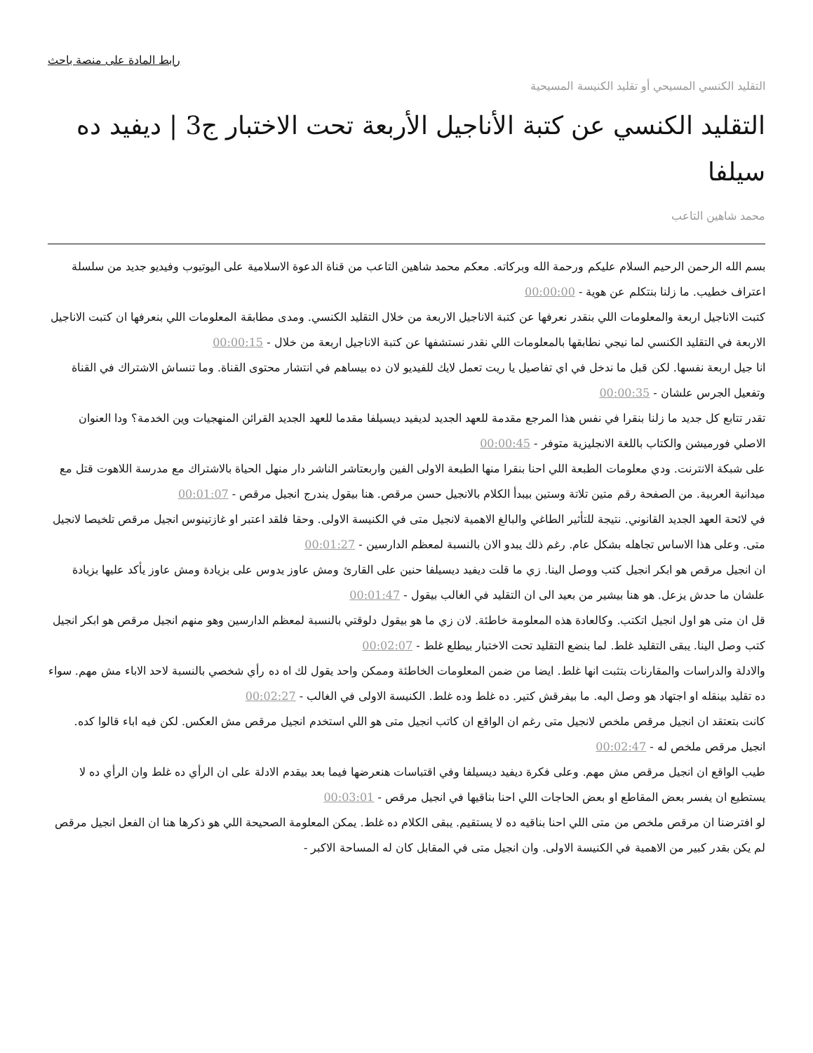رابط المادة على منصة باحث
التقليد الكنسي المسيحي أو تقليد الكنيسة المسيحية
التقليد الكنسي عن كتبة الأناجيل الأربعة تحت الاختبار ج3 | ديفيد ده سيلفا
محمد شاهين التاعب
بسم الله الرحمن الرحيم السلام عليكم ورحمة الله وبركاته. معكم محمد شاهين التاعب من قناة الدعوة الاسلامية على اليوتيوب وفيديو جديد من سلسلة اعتراف خطيب. ما زلنا بنتكلم عن هوية - 00:00:00
كتبت الاناجيل اربعة والمعلومات اللي بنقدر نعرفها عن كتبة الاناجيل الاربعة من خلال التقليد الكنسي. ومدى مطابقة المعلومات اللي بنعرفها ان كتبت الاناجيل الاربعة في التقليد الكنسي لما نيجي نطابقها بالمعلومات اللي نقدر نستشفها عن كتبة الاناجيل اربعة من خلال - 00:00:15
انا جيل اربعة نفسها. لكن قبل ما ندخل في اي تفاصيل يا ريت تعمل لايك للفيديو لان ده بيساهم في انتشار محتوى القناة. وما تنساش الاشتراك في القناة وتفعيل الجرس علشان - 00:00:35
تقدر تتابع كل جديد ما زلنا بنقرا في نفس هذا المرجع مقدمة للعهد الجديد لديفيد ديسيلفا مقدما للعهد الجديد القرائن المنهجيات وين الخدمة؟ ودا العنوان الاصلي فورميشن والكتاب باللغة الانجليزية متوفر - 00:00:45
على شبكة الانترنت. ودي معلومات الطبعة اللي احنا بنقرا منها الطبعة الاولى الفين واربعتاشر الناشر دار منهل الحياة بالاشتراك مع مدرسة اللاهوت قتل مع ميدانية العربية. من الصفحة رقم متين تلاتة وستين بيبدأ الكلام بالانجيل حسن مرقص. هنا بيقول يندرج انجيل مرقص - 00:01:07
في لائحة العهد الجديد القانوني. نتيجة للتأثير الطاغي والبالغ الاهمية لانجيل متى في الكنيسة الاولى. وحقا فلقد اعتبر او غازتينوس انجيل مرقص تلخيصا لانجيل متى. وعلى هذا الاساس تجاهله بشكل عام. رغم ذلك يبدو الان بالنسبة لمعظم الدارسين - 00:01:27
ان انجيل مرقص هو ابكر انجيل كتب ووصل الينا. زي ما قلت ديفيد ديسيلفا حنين على القارئ ومش عاوز يدوس على بزيادة ومش عاوز يأكد عليها بزيادة علشان ما حدش يزعل. هو هنا بيشير من بعيد الى ان التقليد في الغالب بيقول - 00:01:47
قل ان متى هو اول انجيل اتكتب. وكالعادة هذه المعلومة خاطئة. لان زي ما هو بيقول دلوقتي بالنسبة لمعظم الدارسين وهو منهم انجيل مرقص هو ابكر انجيل كتب وصل الينا. يبقى التقليد غلط. لما بنضع التقليد تحت الاختبار بيطلع غلط - 00:02:07
والادلة والدراسات والمقارنات بتثبت انها غلط. ايضا من ضمن المعلومات الخاطئة وممكن واحد يقول لك اه ده رأي شخصي بالنسبة لاحد الاباء مش مهم. سواء ده تقليد بينقله او اجتهاد هو وصل اليه. ما بيفرقش كتير. ده غلط وده غلط. الكنيسة الاولى في الغالب - 00:02:27
كانت بتعتقد ان انجيل مرقص ملخص لانجيل متى رغم ان الواقع ان كاتب انجيل متى هو اللي استخدم انجيل مرقص مش العكس. لكن فيه اباء قالوا كده. انجيل مرقص ملخص له - 00:02:47
طيب الواقع ان انجيل مرقص مش مهم. وعلى فكرة ديفيد ديسيلفا وفي اقتباسات هنعرضها فيما بعد بيقدم الادلة على ان الرأي ده غلط وان الرأي ده لا يستطيع ان يفسر بعض المقاطع او بعض الحاجات اللي احنا بناقيها في انجيل مرقص - 00:03:01
لو افترضنا ان مرقص ملخص من متى اللي احنا بناقيه ده لا يستقيم. يبقى الكلام ده غلط. يمكن المعلومة الصحيحة اللي هو ذكرها هنا ان الفعل انجيل مرقص لم يكن بقدر كبير من الاهمية في الكنيسة الاولى. وان انجيل متى في المقابل كان له المساحة الاكبر -